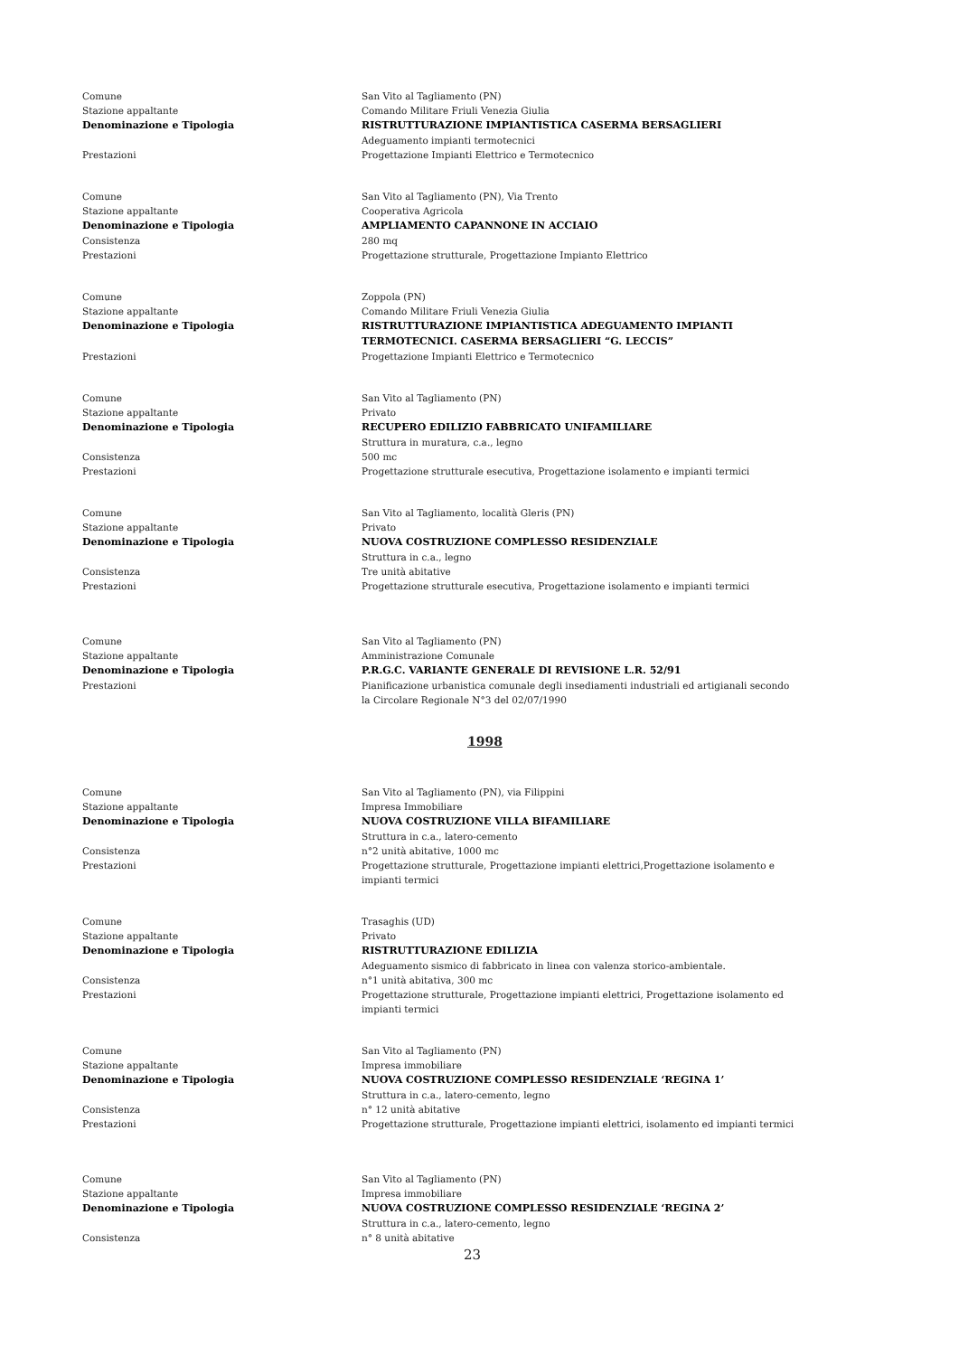Comune San Vito al Tagliamento (PN)
Stazione appaltante Comando Militare Friuli Venezia Giulia
Denominazione e Tipologia RISTRUTTURAZIONE IMPIANTISTICA CASERMA BERSAGLIERI
Adeguamento impianti termotecnici
Prestazioni Progettazione Impianti Elettrico e Termotecnico
Comune San Vito al Tagliamento (PN), Via Trento
Stazione appaltante Cooperativa Agricola
Denominazione e Tipologia AMPLIAMENTO CAPANNONE IN ACCIAIO
Consistenza 280 mq
Prestazioni Progettazione strutturale, Progettazione Impianto Elettrico
Comune Zoppola (PN)
Stazione appaltante Comando Militare Friuli Venezia Giulia
Denominazione e Tipologia RISTRUTTURAZIONE IMPIANTISTICA ADEGUAMENTO IMPIANTI TERMOTECNICI. CASERMA BERSAGLIERI “G. LECCIS”
Prestazioni Progettazione Impianti Elettrico e Termotecnico
Comune San Vito al Tagliamento (PN)
Stazione appaltante Privato
Denominazione e Tipologia RECUPERO EDILIZIO FABBRICATO UNIFAMILIARE
Struttura in muratura, c.a., legno
Consistenza 500 mc
Prestazioni Progettazione strutturale esecutiva, Progettazione isolamento e impianti termici
Comune San Vito al Tagliamento, località Gleris (PN)
Stazione appaltante Privato
Denominazione e Tipologia NUOVA COSTRUZIONE COMPLESSO RESIDENZIALE
Struttura in c.a., legno
Consistenza Tre unità abitative
Prestazioni Progettazione strutturale esecutiva, Progettazione isolamento e impianti termici
Comune San Vito al Tagliamento (PN)
Stazione appaltante Amministrazione Comunale
Denominazione e Tipologia P.R.G.C. VARIANTE GENERALE DI REVISIONE L.R. 52/91
Prestazioni Pianificazione urbanistica comunale degli insediamenti industriali ed artigianali secondo la Circolare Regionale N°3 del 02/07/1990
1998
Comune San Vito al Tagliamento (PN), via Filippini
Stazione appaltante Impresa Immobiliare
Denominazione e Tipologia NUOVA COSTRUZIONE VILLA BIFAMILIARE
Struttura in c.a., latero-cemento
Consistenza n°2 unità abitative, 1000 mc
Prestazioni Progettazione strutturale, Progettazione impianti elettrici,Progettazione isolamento e impianti termici
Comune Trasaghis (UD)
Stazione appaltante Privato
Denominazione e Tipologia RISTRUTTURAZIONE EDILIZIA
Adeguamento sismico di fabbricato in linea con valenza storico-ambientale.
Consistenza n°1 unità abitativa, 300 mc
Prestazioni Progettazione strutturale, Progettazione impianti elettrici, Progettazione isolamento ed impianti termici
Comune San Vito al Tagliamento (PN)
Stazione appaltante Impresa immobiliare
Denominazione e Tipologia NUOVA COSTRUZIONE COMPLESSO RESIDENZIALE ‘REGINA 1’
Struttura in c.a., latero-cemento, legno
Consistenza n° 12 unità abitative
Prestazioni Progettazione strutturale, Progettazione impianti elettrici, isolamento ed impianti termici
Comune San Vito al Tagliamento (PN)
Stazione appaltante Impresa immobiliare
Denominazione e Tipologia NUOVA COSTRUZIONE COMPLESSO RESIDENZIALE ‘REGINA 2’
Struttura in c.a., latero-cemento, legno
Consistenza n° 8 unità abitative
23